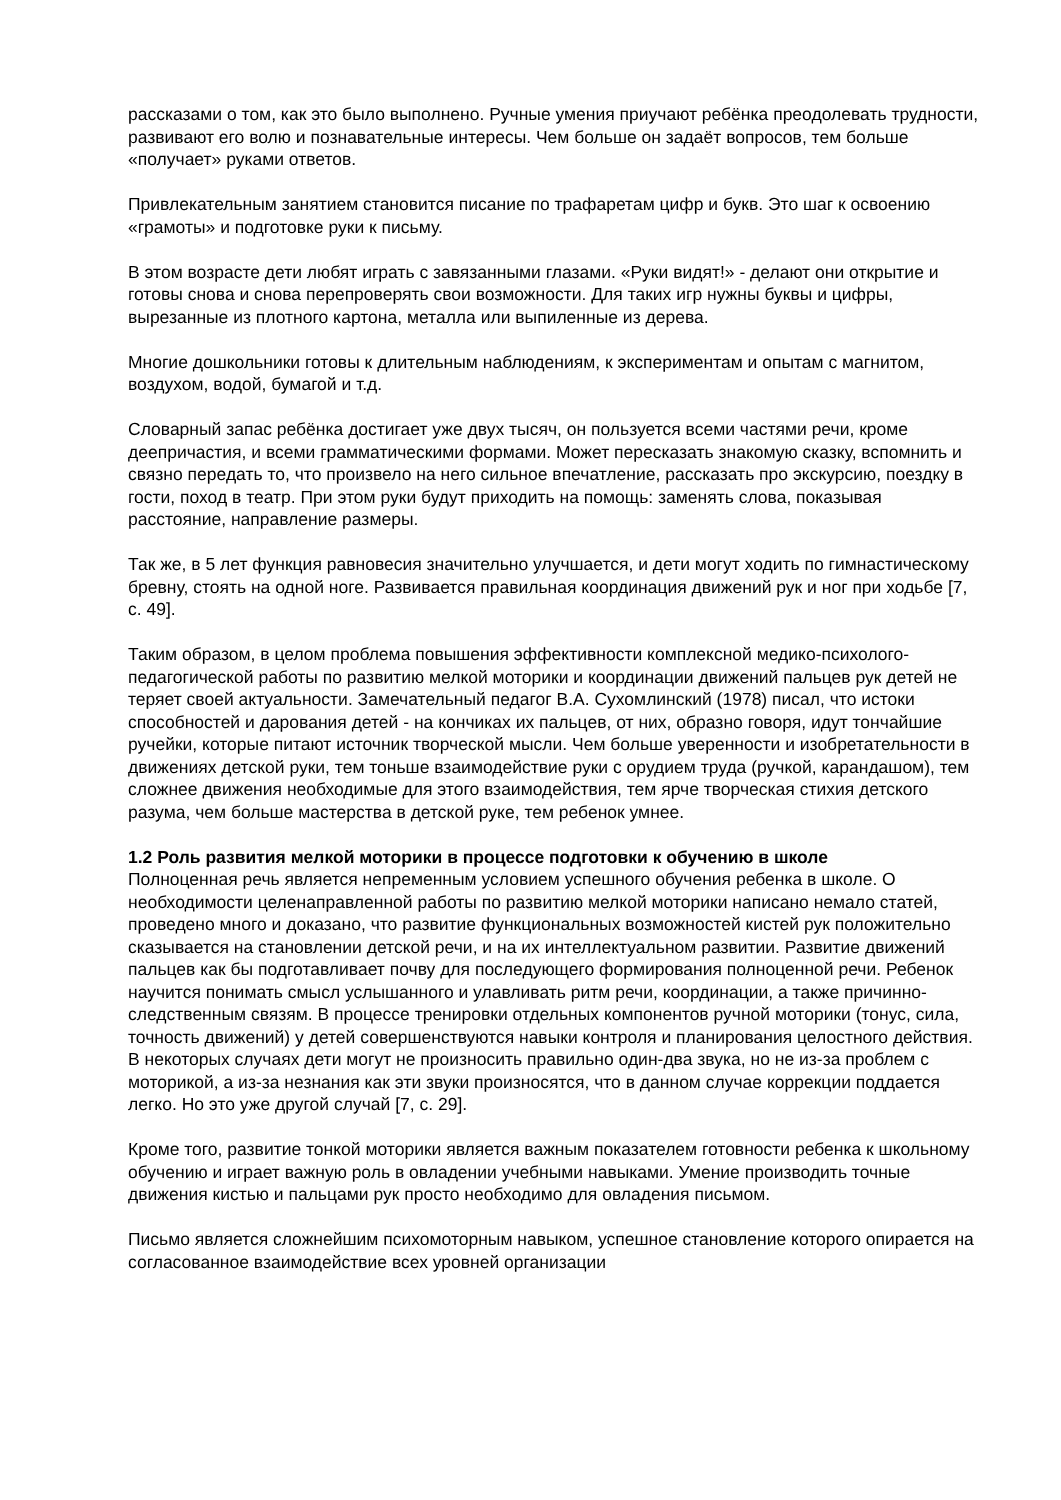рассказами о том, как это было выполнено. Ручные умения приучают ребёнка преодолевать трудности, развивают его волю и познавательные интересы. Чем больше он задаёт вопросов, тем больше «получает» руками ответов.
Привлекательным занятием становится писание по трафаретам цифр и букв. Это шаг к освоению «грамоты» и подготовке руки к письму.
В этом возрасте дети любят играть с завязанными глазами. «Руки видят!» - делают они открытие и готовы снова и снова перепроверять свои возможности. Для таких игр нужны буквы и цифры, вырезанные из плотного картона, металла или выпиленные из дерева.
Многие дошкольники готовы к длительным наблюдениям, к экспериментам и опытам с магнитом, воздухом, водой, бумагой и т.д.
Словарный запас ребёнка достигает уже двух тысяч, он пользуется всеми частями речи, кроме деепричастия, и всеми грамматическими формами. Может пересказать знакомую сказку, вспомнить и связно передать то, что произвело на него сильное впечатление, рассказать про экскурсию, поездку в гости, поход в театр. При этом руки будут приходить на помощь: заменять слова, показывая расстояние, направление размеры.
Так же, в 5 лет функция равновесия значительно улучшается, и дети могут ходить по гимнастическому бревну, стоять на одной ноге. Развивается правильная координация движений рук и ног при ходьбе [7, с. 49].
Таким образом, в целом проблема повышения эффективности комплексной медико-психолого-педагогической работы по развитию мелкой моторики и координации движений пальцев рук детей не теряет своей актуальности. Замечательный педагог В.А. Сухомлинский (1978) писал, что истоки способностей и дарования детей - на кончиках их пальцев, от них, образно говоря, идут тончайшие ручейки, которые питают источник творческой мысли. Чем больше уверенности и изобретательности в движениях детской руки, тем тоньше взаимодействие руки с орудием труда (ручкой, карандашом), тем сложнее движения необходимые для этого взаимодействия, тем ярче творческая стихия детского разума, чем больше мастерства в детской руке, тем ребенок умнее.
1.2 Роль развития мелкой моторики в процессе подготовки к обучению в школе
Полноценная речь является непременным условием успешного обучения ребенка в школе. О необходимости целенаправленной работы по развитию мелкой моторики написано немало статей, проведено много и доказано, что развитие функциональных возможностей кистей рук положительно сказывается на становлении детской речи, и на их интеллектуальном развитии. Развитие движений пальцев как бы подготавливает почву для последующего формирования полноценной речи. Ребенок научится понимать смысл услышанного и улавливать ритм речи, координации, а также причинно-следственным связям. В процессе тренировки отдельных компонентов ручной моторики (тонус, сила, точность движений) у детей совершенствуются навыки контроля и планирования целостного действия. В некоторых случаях дети могут не произносить правильно один-два звука, но не из-за проблем с моторикой, а из-за незнания как эти звуки произносятся, что в данном случае коррекции поддается легко. Но это уже другой случай [7, с. 29].
Кроме того, развитие тонкой моторики является важным показателем готовности ребенка к школьному обучению и играет важную роль в овладении учебными навыками. Умение производить точные движения кистью и пальцами рук просто необходимо для овладения письмом.
Письмо является сложнейшим психомоторным навыком, успешное становление которого опирается на согласованное взаимодействие всех уровней организации